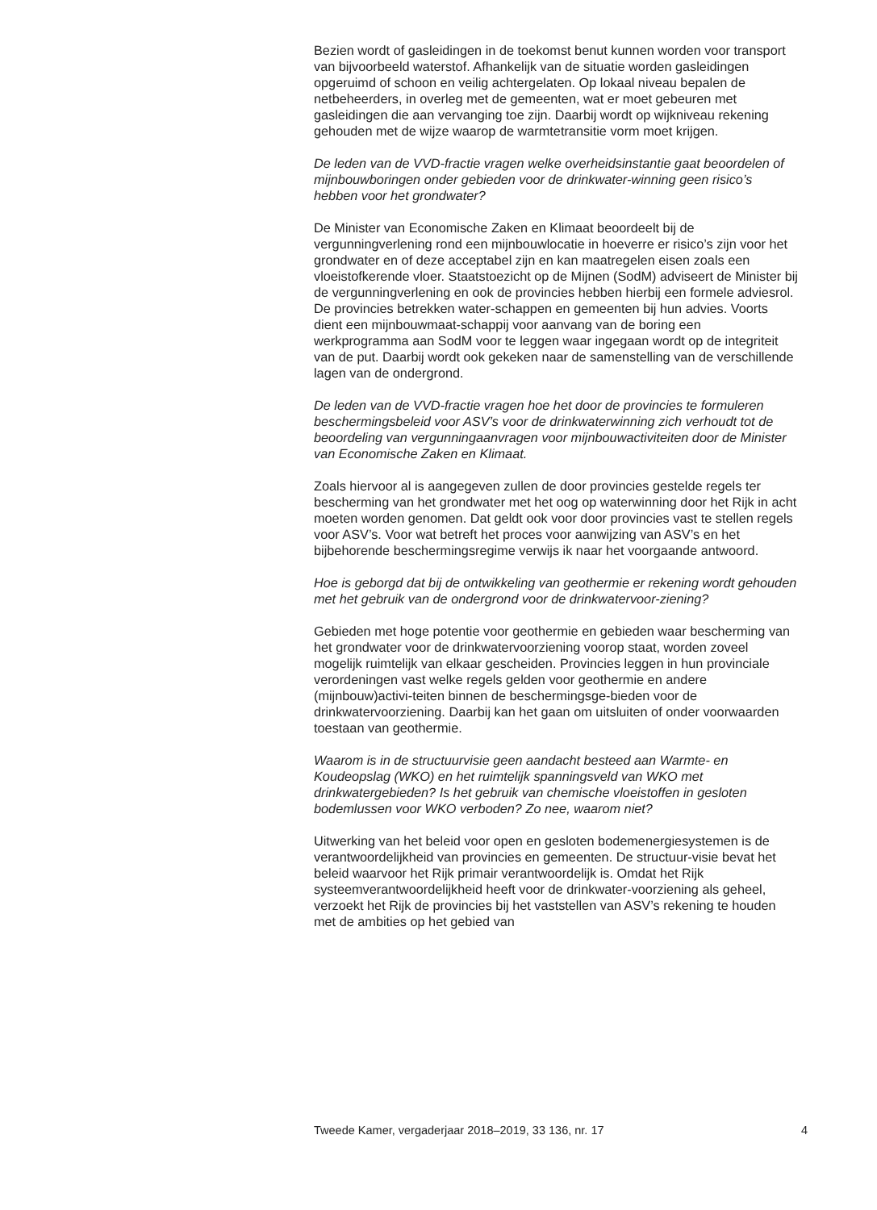Bezien wordt of gasleidingen in de toekomst benut kunnen worden voor transport van bijvoorbeeld waterstof. Afhankelijk van de situatie worden gasleidingen opgeruimd of schoon en veilig achtergelaten. Op lokaal niveau bepalen de netbeheerders, in overleg met de gemeenten, wat er moet gebeuren met gasleidingen die aan vervanging toe zijn. Daarbij wordt op wijkniveau rekening gehouden met de wijze waarop de warmtetransitie vorm moet krijgen.
De leden van de VVD-fractie vragen welke overheidsinstantie gaat beoordelen of mijnbouwboringen onder gebieden voor de drinkwater-winning geen risico’s hebben voor het grondwater?
De Minister van Economische Zaken en Klimaat beoordeelt bij de vergunningverlening rond een mijnbouwlocatie in hoeverre er risico’s zijn voor het grondwater en of deze acceptabel zijn en kan maatregelen eisen zoals een vloeistofkerende vloer. Staatstoezicht op de Mijnen (SodM) adviseert de Minister bij de vergunningverlening en ook de provincies hebben hierbij een formele adviesrol. De provincies betrekken water-schappen en gemeenten bij hun advies. Voorts dient een mijnbouwmaat-schappij voor aanvang van de boring een werkprogramma aan SodM voor te leggen waar ingegaan wordt op de integriteit van de put. Daarbij wordt ook gekeken naar de samenstelling van de verschillende lagen van de ondergrond.
De leden van de VVD-fractie vragen hoe het door de provincies te formuleren beschermingsbeleid voor ASV’s voor de drinkwaterwinning zich verhoudt tot de beoordeling van vergunningaanvragen voor mijnbouwactiviteiten door de Minister van Economische Zaken en Klimaat.
Zoals hiervoor al is aangegeven zullen de door provincies gestelde regels ter bescherming van het grondwater met het oog op waterwinning door het Rijk in acht moeten worden genomen. Dat geldt ook voor door provincies vast te stellen regels voor ASV’s. Voor wat betreft het proces voor aanwijzing van ASV’s en het bijbehorende beschermingsregime verwijs ik naar het voorgaande antwoord.
Hoe is geborgd dat bij de ontwikkeling van geothermie er rekening wordt gehouden met het gebruik van de ondergrond voor de drinkwatervoor-ziening?
Gebieden met hoge potentie voor geothermie en gebieden waar bescherming van het grondwater voor de drinkwatervoorziening voorop staat, worden zoveel mogelijk ruimtelijk van elkaar gescheiden. Provincies leggen in hun provinciale verordeningen vast welke regels gelden voor geothermie en andere (mijnbouw)activi-teiten binnen de beschermingsge-bieden voor de drinkwatervoorziening. Daarbij kan het gaan om uitsluiten of onder voorwaarden toestaan van geothermie.
Waarom is in de structuurvisie geen aandacht besteed aan Warmte- en Koudeopslag (WKO) en het ruimtelijk spanningsveld van WKO met drinkwatergebieden? Is het gebruik van chemische vloeistoffen in gesloten bodemlussen voor WKO verboden? Zo nee, waarom niet?
Uitwerking van het beleid voor open en gesloten bodemenergiesystemen is de verantwoordelijkheid van provincies en gemeenten. De structuur-visie bevat het beleid waarvoor het Rijk primair verantwoordelijk is. Omdat het Rijk systeemverantwoordelijkheid heeft voor de drinkwater-voorziening als geheel, verzoekt het Rijk de provincies bij het vaststellen van ASV’s rekening te houden met de ambities op het gebied van
Tweede Kamer, vergaderjaar 2018–2019, 33 136, nr. 17 4